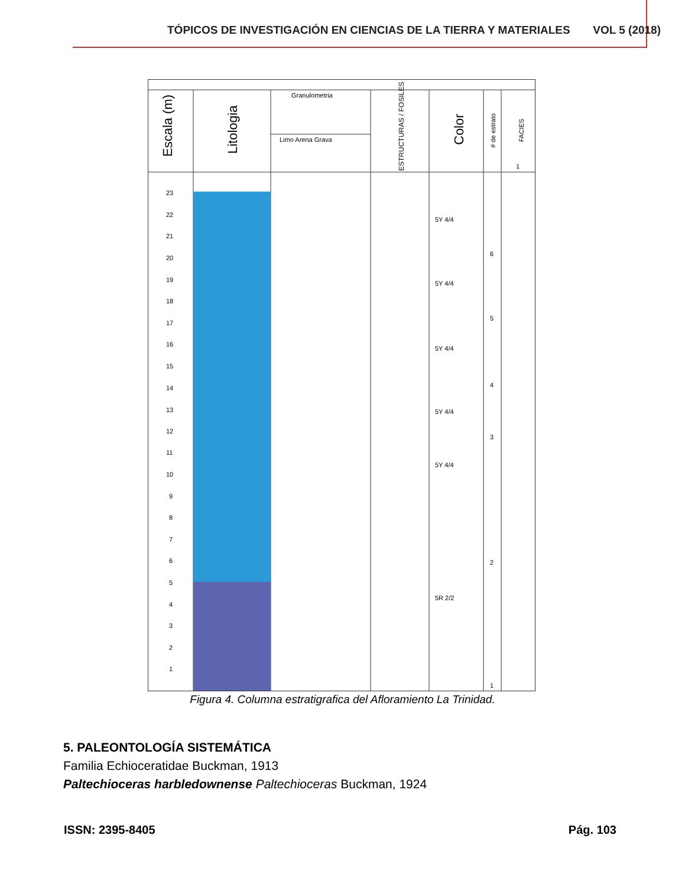TÓPICOS DE INVESTIGACIÓN EN CIENCIAS DE LA TIERRA Y MATERIALES VOL 5 (2018)
Escala (m)
Litologia
Granulometria
Limo Arena Grava
ESTRUCTURAS / FOSILES
Color
# de estrato
FACIES
1
23
22
21
20
19
18
17
16
15
14
13
12
11
10
9
8
7
6
5
4
3
2
1
5Y 4/4
5Y 4/4
5Y 4/4
5Y 4/4
5Y 4/4
5R 2/2
6
5
4
3
2
1
Figura 4. Columna estratigrafica del Afloramiento La Trinidad.
5. PALEONTOLOGÍA SISTEMÁTICA
Familia Echioceratidae Buckman, 1913
Paltechioceras harbledownense Paltechioceras Buckman, 1924
ISSN: 2395-8405 Pág. 103